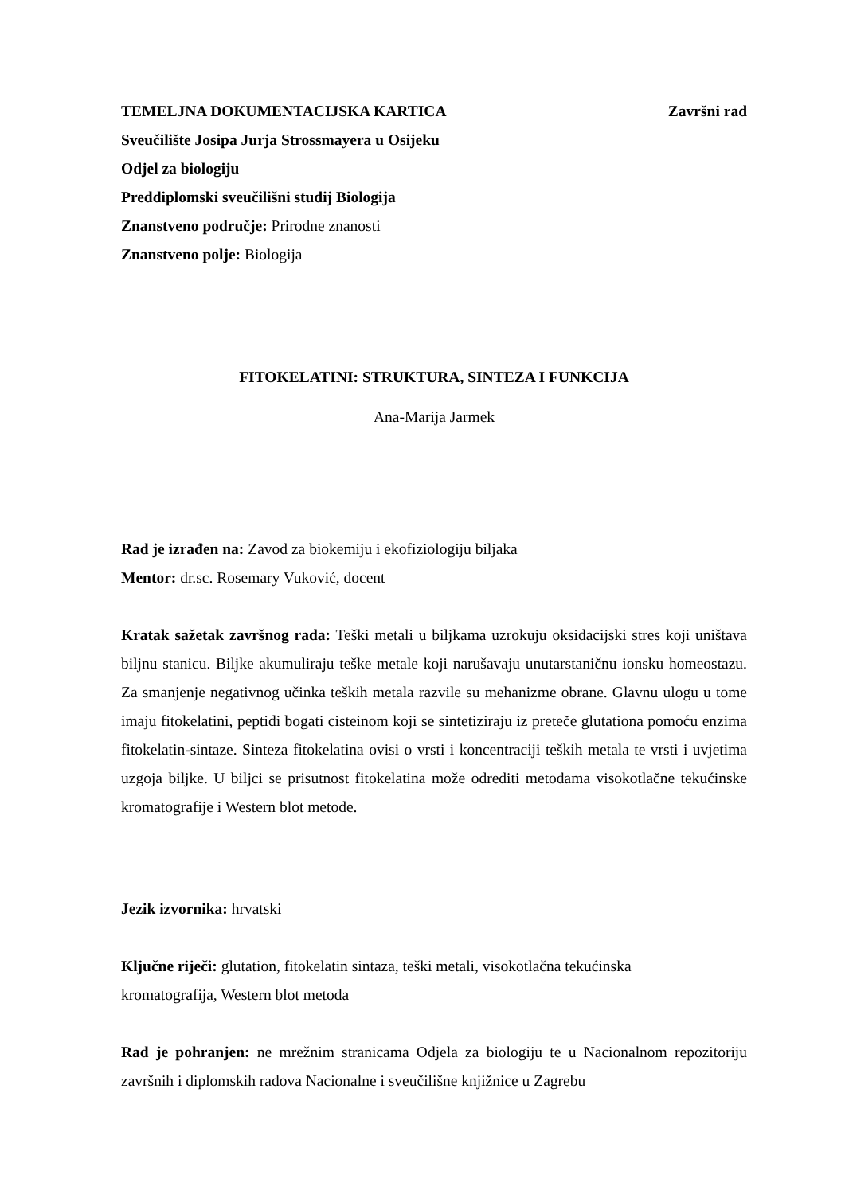TEMELJNA DOKUMENTACIJSKA KARTICA Završni rad
Sveučilište Josipa Jurja Strossmayera u Osijeku
Odjel za biologiju
Preddiplomski sveučilišni studij Biologija
Znanstveno područje: Prirodne znanosti
Znanstveno polje: Biologija
FITOKELATINI: STRUKTURA, SINTEZA I FUNKCIJA
Ana-Marija Jarmek
Rad je izrađen na: Zavod za biokemiju i ekofiziologiju biljaka
Mentor: dr.sc. Rosemary Vuković, docent
Kratak sažetak završnog rada: Teški metali u biljkama uzrokuju oksidacijski stres koji uništava biljnu stanicu. Biljke akumuliraju teške metale koji narušavaju unutarstaničnu ionsku homeostazu. Za smanjenje negativnog učinka teških metala razvile su mehanizme obrane. Glavnu ulogu u tome imaju fitokelatini, peptidi bogati cisteinom koji se sintetiziraju iz preteče glutationa pomoću enzima fitokelatin-sintaze. Sinteza fitokelatina ovisi o vrsti i koncentraciji teških metala te vrsti i uvjetima uzgoja biljke. U biljci se prisutnost fitokelatina može odrediti metodama visokotlačne tekućinske kromatografije i Western blot metode.
Jezik izvornika: hrvatski
Ključne riječi: glutation, fitokelatin sintaza, teški metali, visokotlačna tekućinska
kromatografija, Western blot metoda
Rad je pohranjen: ne mrežnim stranicama Odjela za biologiju te u Nacionalnom repozitoriju završnih i diplomskih radova Nacionalne i sveučilišne knjižnice u Zagrebu